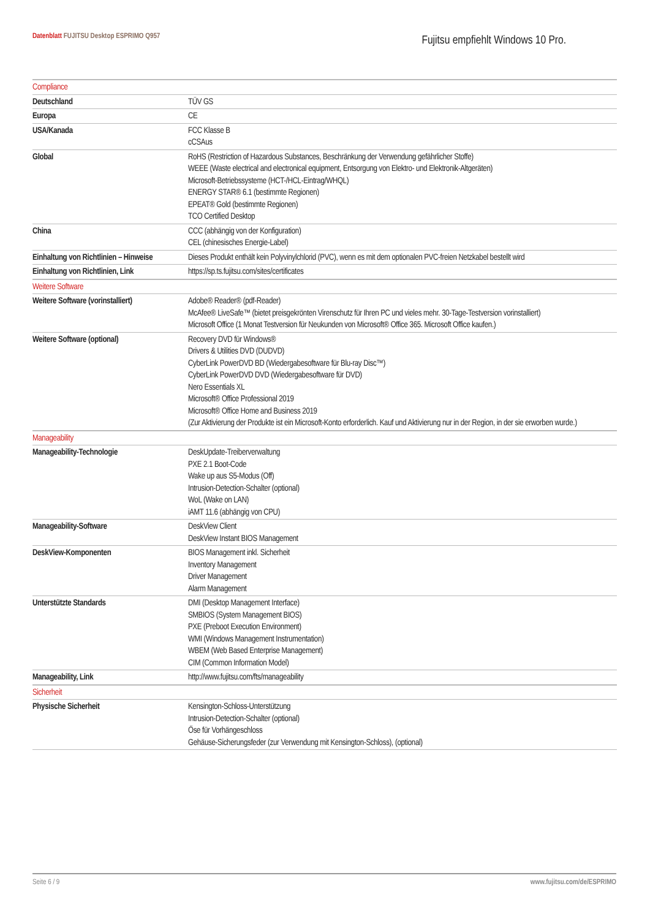Datenblatt FUJITSU Desktop ESPRIMO Q957
Fujitsu empfiehlt Windows 10 Pro.
| Compliance | |
| Deutschland | TÜV GS |
| Europa | CE |
| USA/Kanada | FCC Klasse B cCSAus |
| Global | RoHS (Restriction of Hazardous Substances, Beschränkung der Verwendung gefährlicher Stoffe) WEEE (Waste electrical and electronical equipment, Entsorgung von Elektro- und Elektronik-Altgeräten) Microsoft-Betriebssysteme (HCT-/HCL-Eintrag/WHQL) ENERGY STAR® 6.1 (bestimmte Regionen) EPEAT® Gold (bestimmte Regionen) TCO Certified Desktop |
| China | CCC (abhängig von der Konfiguration) CEL (chinesisches Energie-Label) |
| Einhaltung von Richtlinien – Hinweise | Dieses Produkt enthält kein Polyvinylchlorid (PVC), wenn es mit dem optionalen PVC-freien Netzkabel bestellt wird |
| Einhaltung von Richtlinien, Link | https://sp.ts.fujitsu.com/sites/certificates |
| Weitere Software | |
| Weitere Software (vorinstalliert) | Adobe® Reader® (pdf-Reader) McAfee® LiveSafe™ (bietet preisgekrönten Virenschutz für Ihren PC und vieles mehr. 30-Tage-Testversion vorinstalliert) Microsoft Office (1 Monat Testversion für Neukunden von Microsoft® Office 365. Microsoft Office kaufen.) |
| Weitere Software (optional) | Recovery DVD für Windows® Drivers & Utilities DVD (DUDVD) CyberLink PowerDVD BD (Wiedergabesoftware für Blu-ray Disc™) CyberLink PowerDVD DVD (Wiedergabesoftware für DVD) Nero Essentials XL Microsoft® Office Professional 2019 Microsoft® Office Home and Business 2019 (Zur Aktivierung der Produkte ist ein Microsoft-Konto erforderlich. Kauf und Aktivierung nur in der Region, in der sie erworben wurde.) |
| Manageability | |
| Manageability-Technologie | DeskUpdate-Treiberverwaltung PXE 2.1 Boot-Code Wake up aus S5-Modus (Off) Intrusion-Detection-Schalter (optional) WoL (Wake on LAN) iAMT 11.6 (abhängig von CPU) |
| Manageability-Software | DeskView Client DeskView Instant BIOS Management |
| DeskView-Komponenten | BIOS Management inkl. Sicherheit Inventory Management Driver Management Alarm Management |
| Unterstützte Standards | DMI (Desktop Management Interface) SMBIOS (System Management BIOS) PXE (Preboot Execution Environment) WMI (Windows Management Instrumentation) WBEM (Web Based Enterprise Management) CIM (Common Information Model) |
| Manageability, Link | http://www.fujitsu.com/fts/manageability |
| Sicherheit | |
| Physische Sicherheit | Kensington-Schloss-Unterstützung Intrusion-Detection-Schalter (optional) Öse für Vorhängeschloss Gehäuse-Sicherungsfeder (zur Verwendung mit Kensington-Schloss), (optional) |
Seite 6 / 9 www.fujitsu.com/de/ESPRIMO